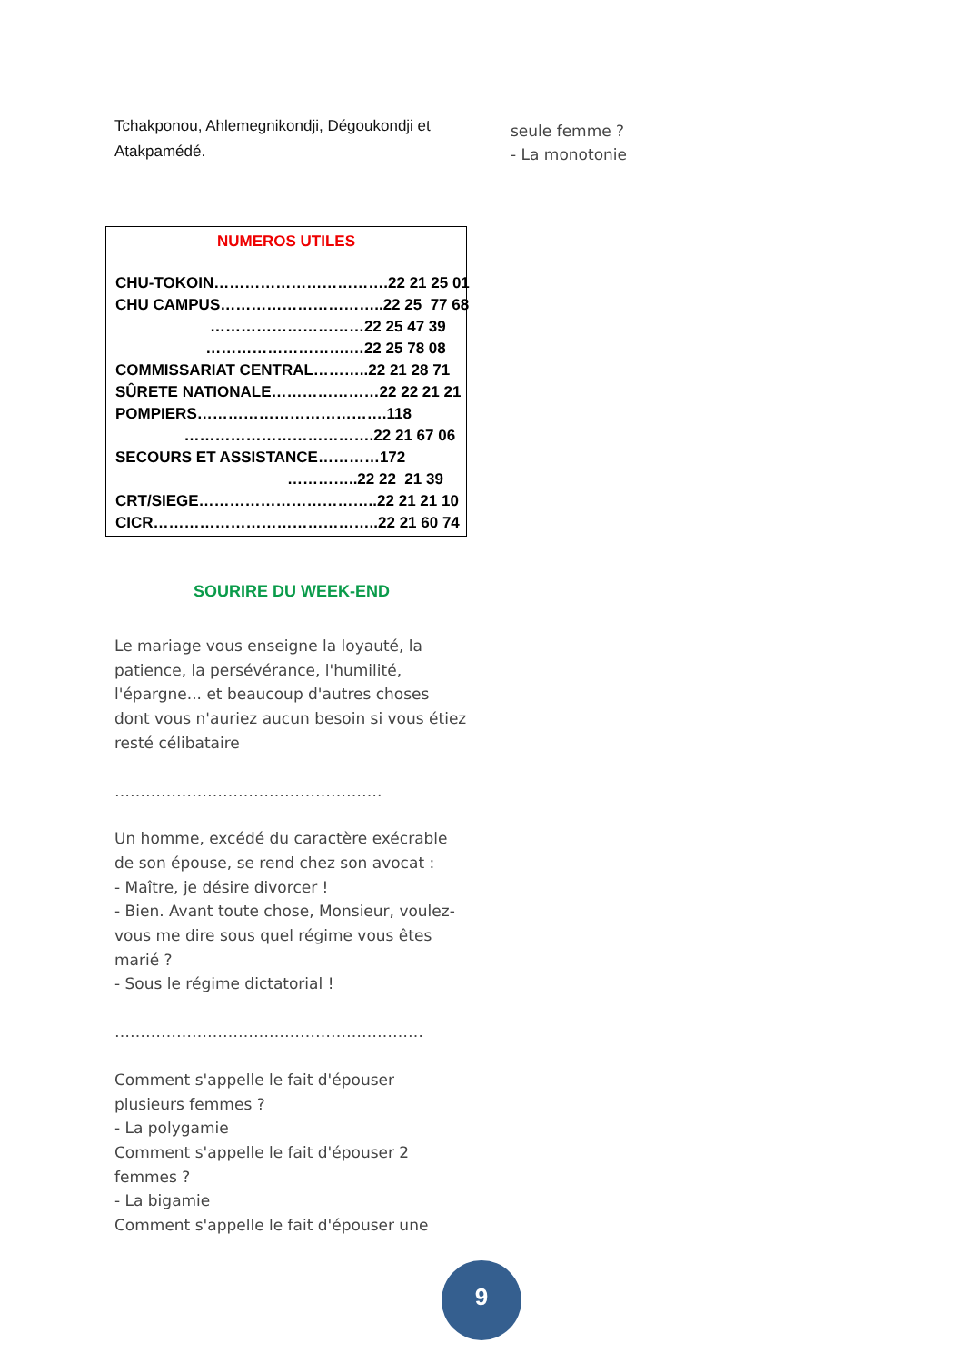Tchakponou, Ahlemegnikondji, Dégoukondji et Atakpamédé.
NUMEROS UTILES
CHU-TOKOIN…………………………….22 21 25 01
CHU CAMPUS…………………………..22 25 77 68
…………………………22 25 47 39
……………………….…22 25 78 08
COMMISSARIAT CENTRAL………..22 21 28 71
SÛRETE NATIONALE…………………22 22 21 21
POMPIERS……………………………….118
……………………………….22 21 67 06
SECOURS ET ASSISTANCE…………172
…………..22 22 21 39
CRT/SIEGE……………………………..22 21 21 10
CICR……………………………………..22 21 60 74
SOURIRE DU WEEK-END
Le mariage vous enseigne la loyauté, la patience, la persévérance, l'humilité, l'épargne... et beaucoup d'autres choses dont vous n'auriez aucun besoin si vous étiez resté célibataire
…………………………………………….
Un homme, excédé du caractère exécrable de son épouse, se rend chez son avocat :
- Maître, je désire divorcer !
- Bien. Avant toute chose, Monsieur, voulez-vous me dire sous quel régime vous êtes marié ?
- Sous le régime dictatorial !
……………………………………………………
Comment s'appelle le fait d'épouser plusieurs femmes ?
- La polygamie
Comment s'appelle le fait d'épouser 2 femmes ?
- La bigamie
Comment s'appelle le fait d'épouser une
seule femme ?
- La monotonie
9